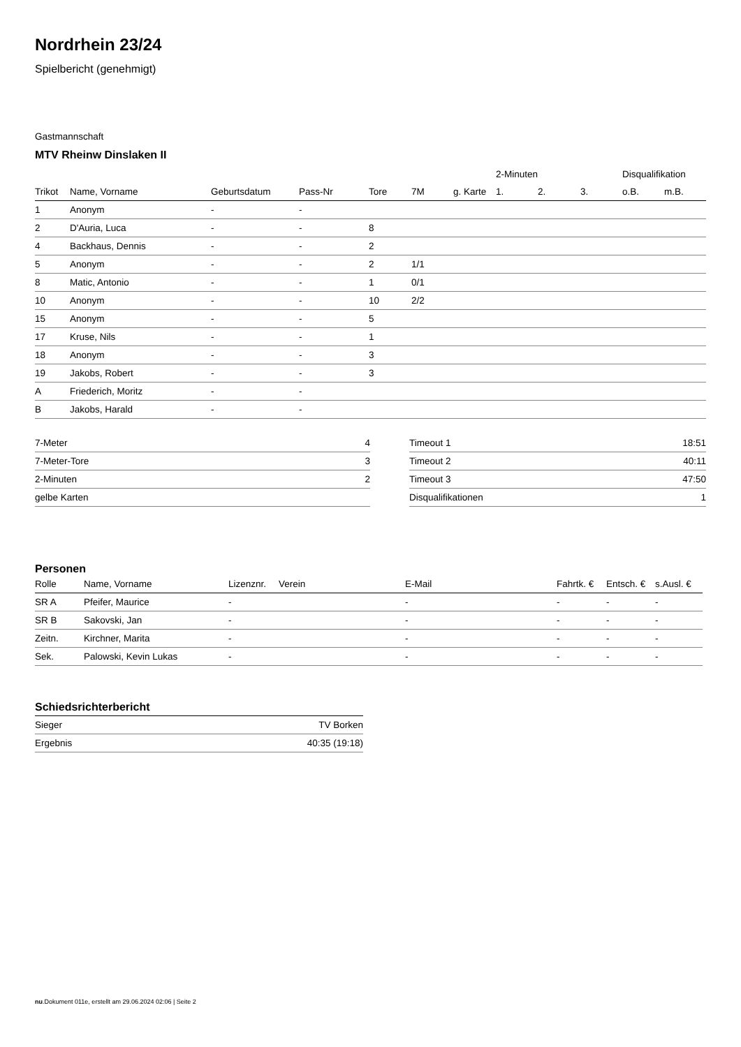Nordrhein 23/24
Spielbericht (genehmigt)
Gastmannschaft
MTV Rheinw Dinslaken II
| | | | | | | | 2-Minuten | | | Disqualifikation | |
| --- | --- | --- | --- | --- | --- | --- | --- | --- | --- | --- | --- |
| Trikot | Name, Vorname | Geburtsdatum | Pass-Nr | Tore | 7M | g. Karte | 1. | 2. | 3. | o.B. | m.B. |
| 1 | Anonym | - | - | | | | | | | | |
| 2 | D'Auria, Luca | - | - | 8 | | | | | | | |
| 4 | Backhaus, Dennis | - | - | 2 | | | | | | | |
| 5 | Anonym | - | - | 2 | 1/1 | | | | | | |
| 8 | Matic, Antonio | - | - | 1 | 0/1 | | | | | | |
| 10 | Anonym | - | - | 10 | 2/2 | | | | | | |
| 15 | Anonym | - | - | 5 | | | | | | | |
| 17 | Kruse, Nils | - | - | 1 | | | | | | | |
| 18 | Anonym | - | - | 3 | | | | | | | |
| 19 | Jakobs, Robert | - | - | 3 | | | | | | | |
| A | Friederich, Moritz | - | - | | | | | | | | |
| B | Jakobs, Harald | - | - | | | | | | | | |
| 7-Meter | 4 |
| 7-Meter-Tore | 3 |
| 2-Minuten | 2 |
| gelbe Karten | |
| Timeout 1 | 18:51 |
| Timeout 2 | 40:11 |
| Timeout 3 | 47:50 |
| Disqualifikationen | 1 |
Personen
| Rolle | Name, Vorname | Lizenznr. | Verein | E-Mail | Fahrtk. € | Entsch. € | s.Ausl. € |
| --- | --- | --- | --- | --- | --- | --- | --- |
| SR A | Pfeifer, Maurice | - | | - | - | - | - |
| SR B | Sakovski, Jan | - | | - | - | - | - |
| Zeitn. | Kirchner, Marita | - | | - | - | - | - |
| Sek. | Palowski, Kevin Lukas | - | | - | - | - | - |
Schiedsrichterbericht
| Sieger | TV Borken |
| Ergebnis | 40:35 (19:18) |
nu.Dokument 011e, erstellt am 29.06.2024 02:06 | Seite 2